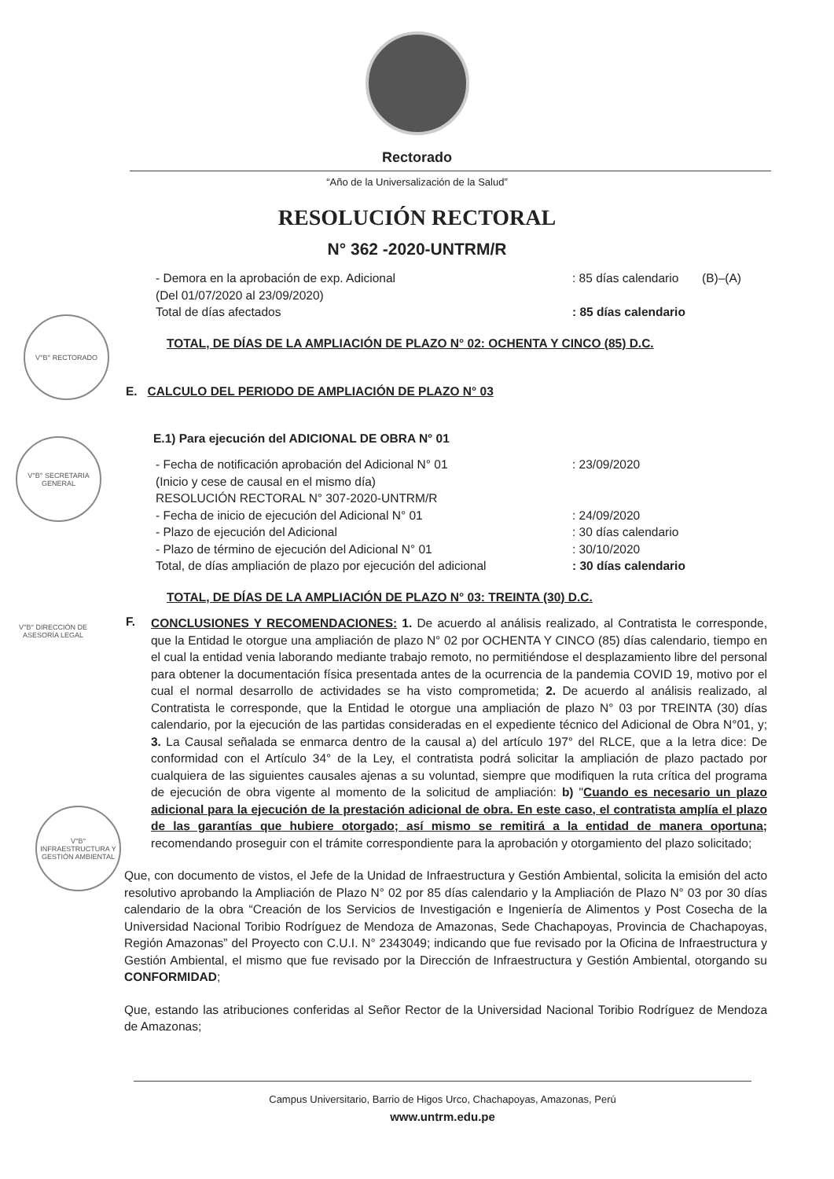Rectorado
“Año de la Universalización de la Salud”
RESOLUCIÓN RECTORAL
N° 362 -2020-UNTRM/R
V°B° RECTORADO
V°B° SECRETARIA GENERAL
V°B° DIRECCIÓN DE ASESORÍA LEGAL
V°B° INFRAESTRUCTURA Y GESTIÓN AMBIENTAL
- Demora en la aprobación de exp. Adicional
(Del 01/07/2020 al 23/09/2020)
Total de días afectados
: 85 días calendario
: 85 días calendario
(B)–(A)
TOTAL, DE DÍAS DE LA AMPLIACIÓN DE PLAZO N° 02: OCHENTA Y CINCO (85) D.C.
E. CALCULO DEL PERIODO DE AMPLIACIÓN DE PLAZO N° 03
E.1) Para ejecución del ADICIONAL DE OBRA N° 01
- Fecha de notificación aprobación del Adicional N° 01
(Inicio y cese de causal en el mismo día)
RESOLUCIÓN RECTORAL N° 307-2020-UNTRM/R
- Fecha de inicio de ejecución del Adicional N° 01
- Plazo de ejecución del Adicional
- Plazo de término de ejecución del Adicional N° 01
Total, de días ampliación de plazo por ejecución del adicional
: 23/09/2020
: 24/09/2020
: 30 días calendario
: 30/10/2020
: 30 días calendario
TOTAL, DE DÍAS DE LA AMPLIACIÓN DE PLAZO N° 03: TREINTA (30) D.C.
F.
CONCLUSIONES Y RECOMENDACIONES: 1. De acuerdo al análisis realizado, al Contratista le corresponde, que la Entidad le otorgue una ampliación de plazo N° 02 por OCHENTA Y CINCO (85) días calendario, tiempo en el cual la entidad venia laborando mediante trabajo remoto, no permitiéndose el desplazamiento libre del personal para obtener la documentación física presentada antes de la ocurrencia de la pandemia COVID 19, motivo por el cual el normal desarrollo de actividades se ha visto comprometida; 2. De acuerdo al análisis realizado, al Contratista le corresponde, que la Entidad le otorgue una ampliación de plazo N° 03 por TREINTA (30) días calendario, por la ejecución de las partidas consideradas en el expediente técnico del Adicional de Obra N°01, y; 3. La Causal señalada se enmarca dentro de la causal a) del artículo 197° del RLCE, que a la letra dice: De conformidad con el Artículo 34° de la Ley, el contratista podrá solicitar la ampliación de plazo pactado por cualquiera de las siguientes causales ajenas a su voluntad, siempre que modifiquen la ruta crítica del programa de ejecución de obra vigente al momento de la solicitud de ampliación: b) "Cuando es necesario un plazo adicional para la ejecución de la prestación adicional de obra. En este caso, el contratista amplía el plazo de las garantías que hubiere otorgado; así mismo se remitirá a la entidad de manera oportuna; recomendando proseguir con el trámite correspondiente para la aprobación y otorgamiento del plazo solicitado;
Que, con documento de vistos, el Jefe de la Unidad de Infraestructura y Gestión Ambiental, solicita la emisión del acto resolutivo aprobando la Ampliación de Plazo N° 02 por 85 días calendario y la Ampliación de Plazo N° 03 por 30 días calendario de la obra “Creación de los Servicios de Investigación e Ingeniería de Alimentos y Post Cosecha de la Universidad Nacional Toribio Rodríguez de Mendoza de Amazonas, Sede Chachapoyas, Provincia de Chachapoyas, Región Amazonas” del Proyecto con C.U.I. N° 2343049; indicando que fue revisado por la Oficina de Infraestructura y Gestión Ambiental, el mismo que fue revisado por la Dirección de Infraestructura y Gestión Ambiental, otorgando su CONFORMIDAD;
Que, estando las atribuciones conferidas al Señor Rector de la Universidad Nacional Toribio Rodríguez de Mendoza de Amazonas;
Campus Universitario, Barrio de Higos Urco, Chachapoyas, Amazonas, Perú
www.untrm.edu.pe